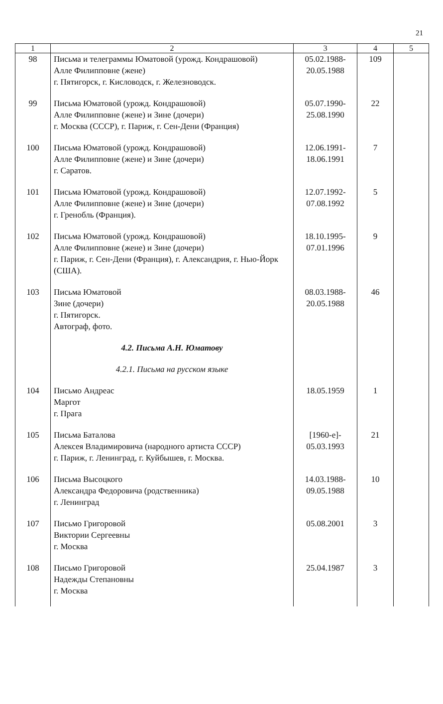21
| 1 | 2 | 3 | 4 | 5 |
| --- | --- | --- | --- | --- |
| 98 | Письма и телеграммы Юматовой (урожд. Кондрашовой) Алле Филипповне (жене) г. Пятигорск, г. Кисловодск, г. Железноводск. | 05.02.1988- 20.05.1988 | 109 | |
| 99 | Письма Юматовой (урожд. Кондрашовой) Алле Филипповне (жене) и Зине (дочери) г. Москва (СССР), г. Париж, г. Сен-Дени (Франция) | 05.07.1990- 25.08.1990 | 22 | |
| 100 | Письма Юматовой (урожд. Кондрашовой) Алле Филипповне (жене) и Зине (дочери) г. Саратов. | 12.06.1991- 18.06.1991 | 7 | |
| 101 | Письма Юматовой (урожд. Кондрашовой) Алле Филипповне (жене) и Зине (дочери) г. Гренобль (Франция). | 12.07.1992- 07.08.1992 | 5 | |
| 102 | Письма Юматовой (урожд. Кондрашовой) Алле Филипповне (жене) и Зине (дочери) г. Париж, г. Сен-Дени (Франция), г. Александрия, г. Нью-Йорк (США). | 18.10.1995- 07.01.1996 | 9 | |
| 103 | Письма Юматовой Зине (дочери) г. Пятигорск. Автограф, фото. | 08.03.1988- 20.05.1988 | 46 | |
| | 4.2. Письма А.Н. Юматову | | | |
| | 4.2.1. Письма на русском языке | | | |
| 104 | Письмо Андреас Маргот г. Прага | 18.05.1959 | 1 | |
| 105 | Письма Баталова Алексея Владимировича (народного артиста СССР) г. Париж, г. Ленинград, г. Куйбышев, г. Москва. | [1960-е]- 05.03.1993 | 21 | |
| 106 | Письма Высоцкого Александра Федоровича (родственника) г. Ленинград | 14.03.1988- 09.05.1988 | 10 | |
| 107 | Письмо Григоровой Виктории Сергеевны г. Москва | 05.08.2001 | 3 | |
| 108 | Письмо Григоровой Надежды Степановны г. Москва | 25.04.1987 | 3 | |